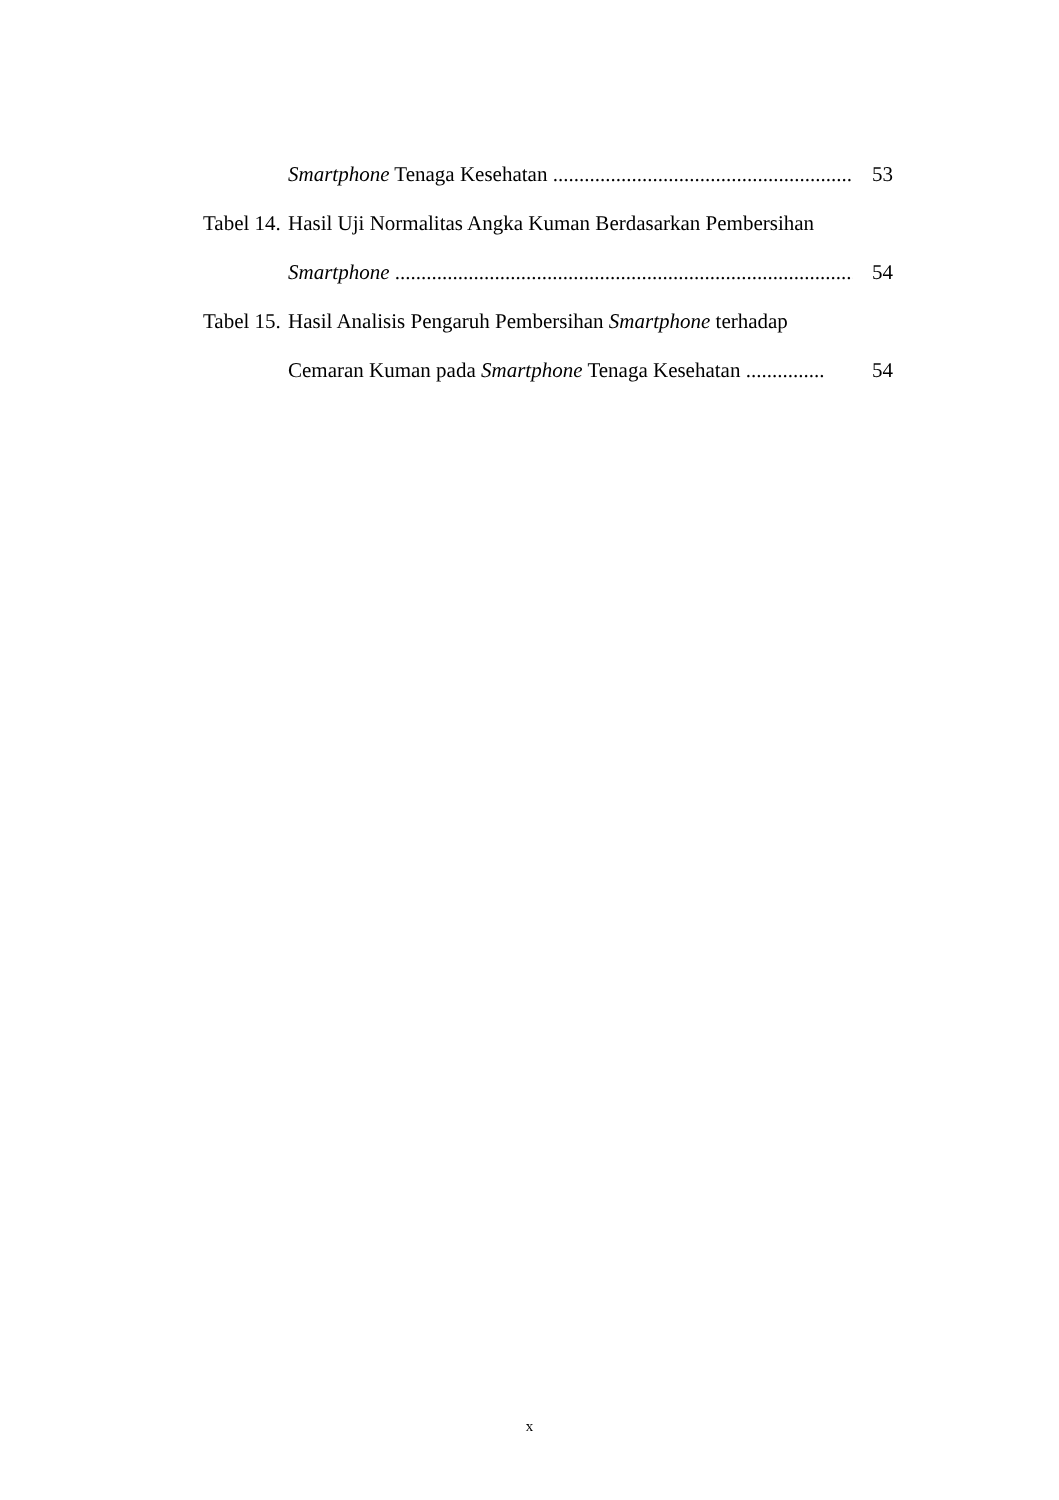Smartphone Tenaga Kesehatan .......................................................... 53
Tabel 14. Hasil Uji Normalitas Angka Kuman Berdasarkan Pembersihan
Smartphone ........................................................................................... 54
Tabel 15. Hasil Analisis Pengaruh Pembersihan Smartphone terhadap
Cemaran Kuman pada Smartphone Tenaga Kesehatan ............... 54
x